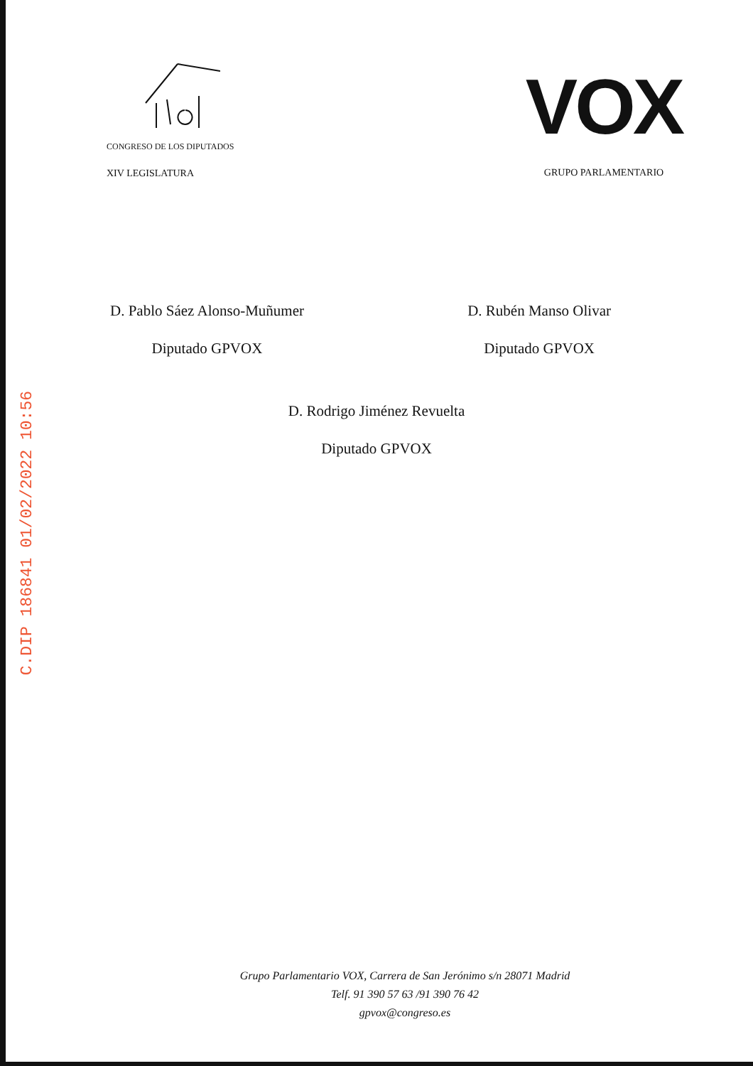CONGRESO DE LOS DIPUTADOS
XIV LEGISLATURA
VOX
GRUPO PARLAMENTARIO
D. Pablo Sáez Alonso-Muñumer
Diputado GPVOX
D. Rubén Manso Olivar
Diputado GPVOX
D. Rodrigo Jiménez Revuelta
Diputado GPVOX
C.DIP 186841 01/02/2022 10:56
Grupo Parlamentario VOX, Carrera de San Jerónimo s/n 28071 Madrid
Telf. 91 390 57 63 /91 390 76 42
gpvox@congreso.es